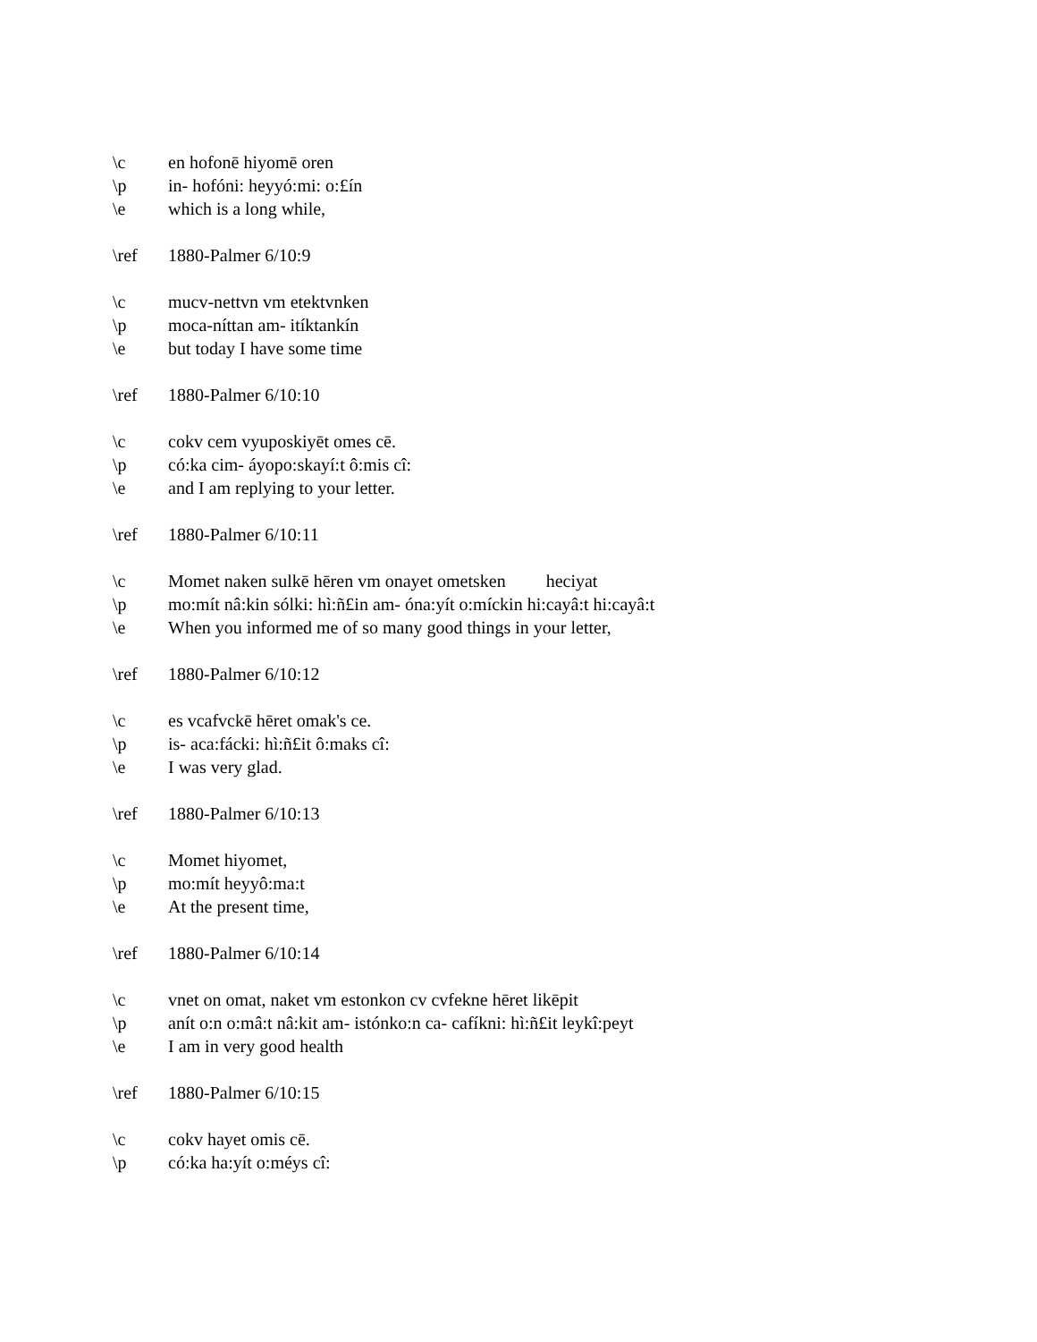\c en hofonē hiyomē oren
\p in- hofóni: heyyó:mi: o:£ín
\e which is a long while,
\ref 1880-Palmer 6/10:9
\c mucv-nettvn vm etektvnken
\p moca-níttan am- itíktankín
\e but today I have some time
\ref 1880-Palmer 6/10:10
\c cokv cem vyuposkiyēt omes cē.
\p có:ka cim- áyopo:skayí:t ô:mis cî:
\e and I am replying to your letter.
\ref 1880-Palmer 6/10:11
\c Momet naken sulkē hēren vm onayet ometsken heciyat
\p mo:mít nâ:kin sólki: hì:ñ£in am- óna:yít o:míckin hi:cayâ:t hi:cayâ:t
\e When you informed me of so many good things in your letter,
\ref 1880-Palmer 6/10:12
\c es vcafvckē hēret omak's ce.
\p is- aca:fácki: hì:ñ£it ô:maks cî:
\e I was very glad.
\ref 1880-Palmer 6/10:13
\c Momet hiyomet,
\p mo:mít heyyô:ma:t
\e At the present time,
\ref 1880-Palmer 6/10:14
\c vnet on omat, naket vm estonkon cv cvfekne hēret likēpit
\p anít o:n o:mâ:t nâ:kit am- istónko:n ca- cafíkni: hì:ñ£it leykî:peyt
\e I am in very good health
\ref 1880-Palmer 6/10:15
\c cokv hayet omis cē.
\p có:ka ha:yít o:méys cî: